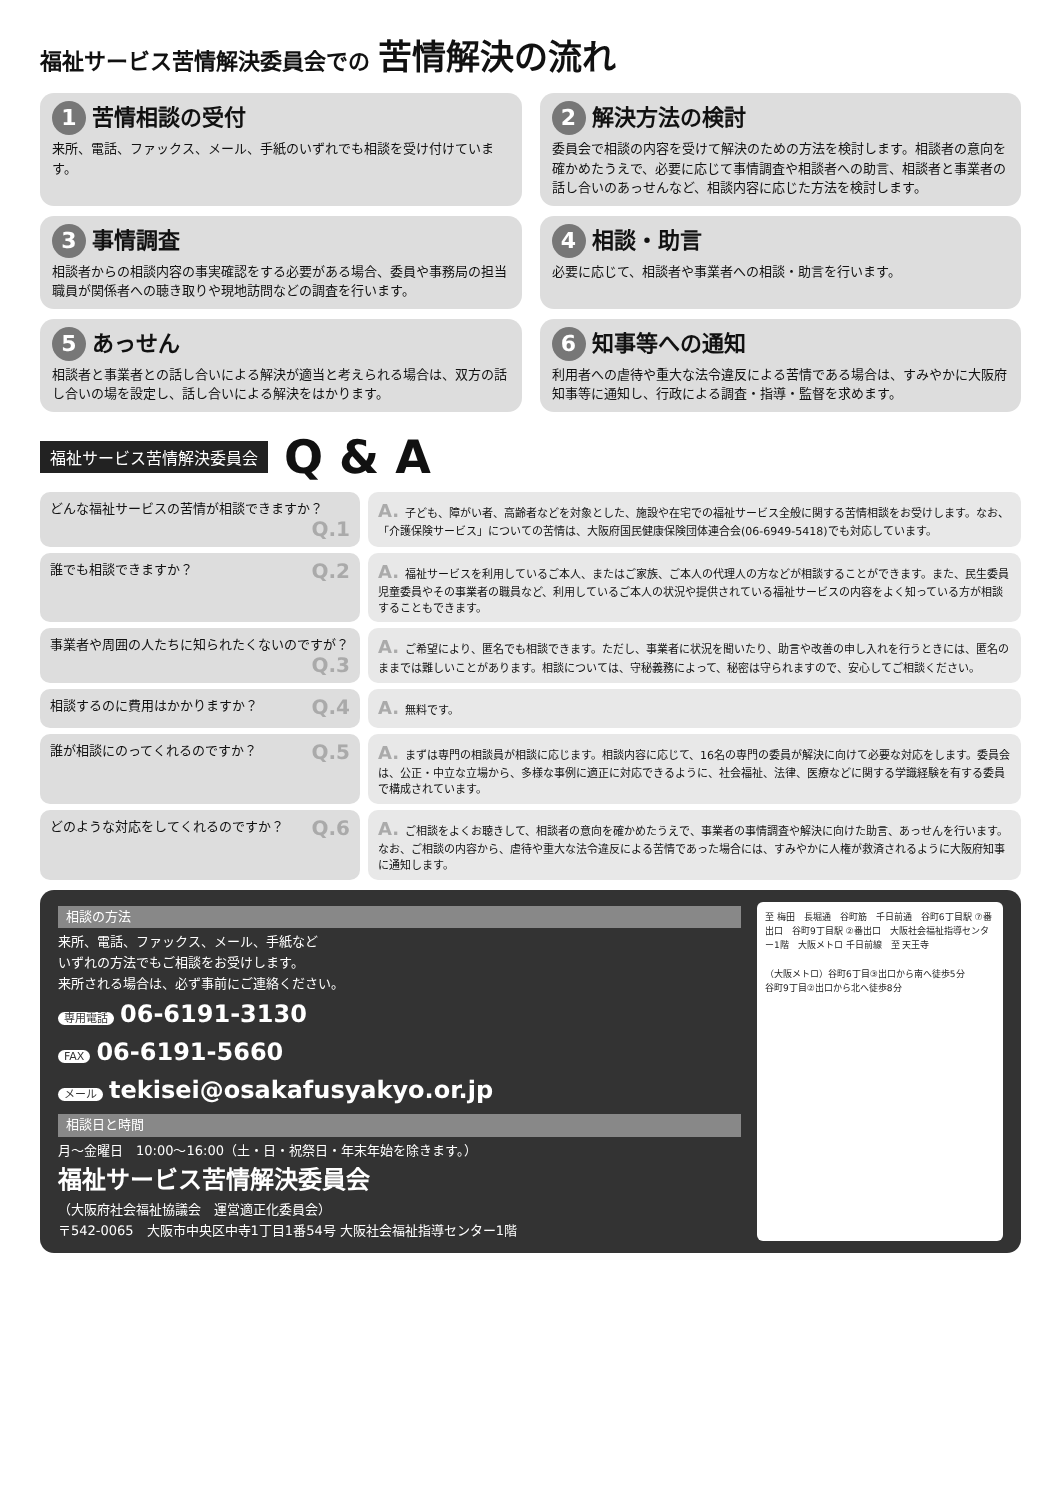福祉サービス苦情解決委員会での 苦情解決の流れ
1 苦情相談の受付
来所、電話、ファックス、メール、手紙のいずれでも相談を受け付けています。
2 解決方法の検討
委員会で相談の内容を受けて解決のための方法を検討します。相談者の意向を確かめたうえで、必要に応じて事情調査や相談者への助言、相談者と事業者の話し合いのあっせんなど、相談内容に応じた方法を検討します。
3 事情調査
相談者からの相談内容の事実確認をする必要がある場合、委員や事務局の担当職員が関係者への聴き取りや現地訪問などの調査を行います。
4 相談・助言
必要に応じて、相談者や事業者への相談・助言を行います。
5 あっせん
相談者と事業者との話し合いによる解決が適当と考えられる場合は、双方の話し合いの場を設定し、話し合いによる解決をはかります。
6 知事等への通知
利用者への虐待や重大な法令違反による苦情である場合は、すみやかに大阪府知事等に通知し、行政による調査・指導・監督を求めます。
福祉サービス苦情解決委員会 Q & A
どんな福祉サービスの苦情が相談できますか？ Q.1
A. 子ども、障がい者、高齢者などを対象とした、施設や在宅での福祉サービス全般に関する苦情相談をお受けします。なお、「介護保険サービス」についての苦情は、大阪府国民健康保険団体連合会(06-6949-5418)でも対応しています。
誰でも相談できますか？ Q.2
A. 福祉サービスを利用しているご本人、またはご家族、ご本人の代理人の方などが相談することができます。また、民生委員児童委員やその事業者の職員など、利用しているご本人の状況や提供されている福祉サービスの内容をよく知っている方が相談することもできます。
事業者や周囲の人たちに知られたくないのですが？ Q.3
A. ご希望により、匿名でも相談できます。ただし、事業者に状況を聞いたり、助言や改善の申し入れを行うときには、匿名のままでは難しいことがあります。相談については、守秘義務によって、秘密は守られますので、安心してご相談ください。
相談するのに費用はかかりますか？ Q.4
A. 無料です。
誰が相談にのってくれるのですか？ Q.5
A. まずは専門の相談員が相談に応じます。相談内容に応じて、16名の専門の委員が解決に向けて必要な対応をします。委員会は、公正・中立な立場から、多様な事例に適正に対応できるように、社会福祉、法律、医療などに関する学識経験を有する委員で構成されています。
どのような対応をしてくれるのですか？ Q.6
A. ご相談をよくお聴きして、相談者の意向を確かめたうえで、事業者の事情調査や解決に向けた助言、あっせんを行います。なお、ご相談の内容から、虐待や重大な法令違反による苦情であった場合には、すみやかに人権が救済されるように大阪府知事に通知します。
相談の方法
来所、電話、ファックス、メール、手紙など
いずれの方法でもご相談をお受けします。
来所される場合は、必ず事前にご連絡ください。
専用電話 06-6191-3130
FAX 06-6191-5660
メール tekisei@osakafusyakyo.or.jp
相談日と時間
月～金曜日　10:00～16:00（土・日・祝祭日・年末年始を除きます。）
福祉サービス苦情解決委員会
（大阪府社会福祉協議会　運営適正化委員会）
〒542-0065　大阪市中央区中寺1丁目1番54号 大阪社会福祉指導センター1階
至 梅田　長堀通　谷町筋　千日前通　谷町6丁目駅 ⑦番出口　谷町9丁目駅 ②番出口　大阪社会福祉指導センター1階　大阪メトロ 千日前線　至 天王寺
（大阪メトロ）谷町6丁目③出口から南へ徒歩5分
谷町9丁目②出口から北へ徒歩8分